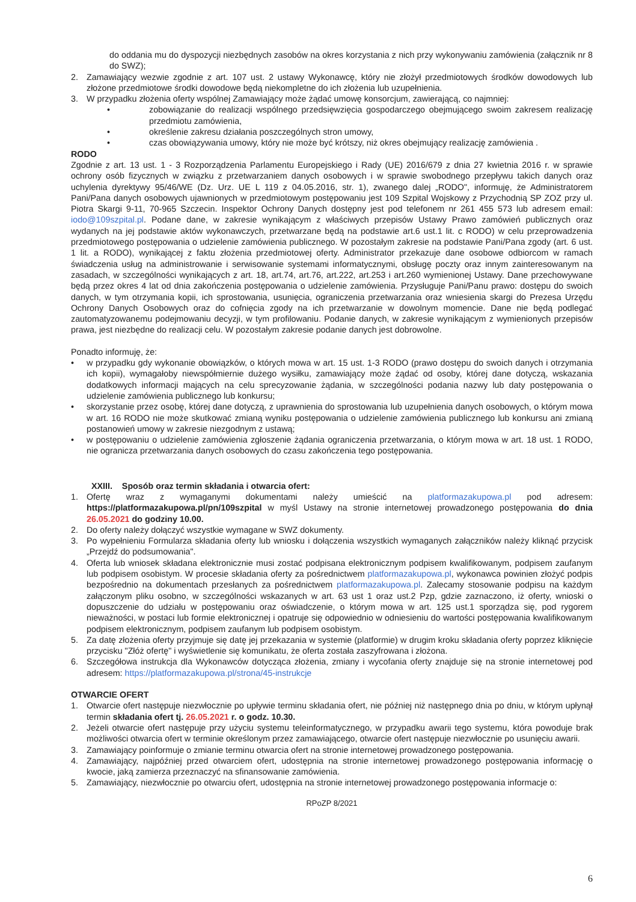do oddania mu do dyspozycji niezbędnych zasobów na okres korzystania z nich przy wykonywaniu zamówienia (załącznik nr 8 do SWZ);
2. Zamawiający wezwie zgodnie z art. 107 ust. 2 ustawy Wykonawcę, który nie złożył przedmiotowych środków dowodowych lub złożone przedmiotowe środki dowodowe będą niekompletne do ich złożenia lub uzupełnienia.
3. W przypadku złożenia oferty wspólnej Zamawiający może żądać umowę konsorcjum, zawierającą, co najmniej:
• zobowiązanie do realizacji wspólnego przedsięwzięcia gospodarczego obejmującego swoim zakresem realizację przedmiotu zamówienia,
• określenie zakresu działania poszczególnych stron umowy,
• czas obowiązywania umowy, który nie może być krótszy, niż okres obejmujący realizację zamówienia .
RODO
Zgodnie z art. 13 ust. 1 - 3 Rozporządzenia Parlamentu Europejskiego i Rady (UE) 2016/679 z dnia 27 kwietnia 2016 r. w sprawie ochrony osób fizycznych w związku z przetwarzaniem danych osobowych i w sprawie swobodnego przepływu takich danych oraz uchylenia dyrektywy 95/46/WE (Dz. Urz. UE L 119 z 04.05.2016, str. 1), zwanego dalej „RODO", informuję, że Administratorem Pani/Pana danych osobowych ujawnionych w przedmiotowym postępowaniu jest 109 Szpital Wojskowy z Przychodnią SP ZOZ przy ul. Piotra Skargi 9-11, 70-965 Szczecin. Inspektor Ochrony Danych dostępny jest pod telefonem nr 261 455 573 lub adresem email: iodo@109szpital.pl. Podane dane, w zakresie wynikającym z właściwych przepisów Ustawy Prawo zamówień publicznych oraz wydanych na jej podstawie aktów wykonawczych, przetwarzane będą na podstawie art.6 ust.1 lit. c RODO) w celu przeprowadzenia przedmiotowego postępowania o udzielenie zamówienia publicznego. W pozostałym zakresie na podstawie Pani/Pana zgody (art. 6 ust. 1 lit. a RODO), wynikającej z faktu złożenia przedmiotowej oferty. Administrator przekazuje dane osobowe odbiorcom w ramach świadczenia usług na administrowanie i serwisowanie systemami informatycznymi, obsługę poczty oraz innym zainteresowanym na zasadach, w szczególności wynikających z art. 18, art.74, art.76, art.222, art.253 i art.260 wymienionej Ustawy. Dane przechowywane będą przez okres 4 lat od dnia zakończenia postępowania o udzielenie zamówienia. Przysługuje Pani/Panu prawo: dostępu do swoich danych, w tym otrzymania kopii, ich sprostowania, usunięcia, ograniczenia przetwarzania oraz wniesienia skargi do Prezesa Urzędu Ochrony Danych Osobowych oraz do cofnięcia zgody na ich przetwarzanie w dowolnym momencie. Dane nie będą podlegać zautomatyzowanemu podejmowaniu decyzji, w tym profilowaniu. Podanie danych, w zakresie wynikającym z wymienionych przepisów prawa, jest niezbędne do realizacji celu. W pozostałym zakresie podanie danych jest dobrowolne.
Ponadto informuję, że:
• w przypadku gdy wykonanie obowiązków, o których mowa w art. 15 ust. 1-3 RODO (prawo dostępu do swoich danych i otrzymania ich kopii), wymagałoby niewspółmiernie dużego wysiłku, zamawiający może żądać od osoby, której dane dotyczą, wskazania dodatkowych informacji mających na celu sprecyzowanie żądania, w szczególności podania nazwy lub daty postępowania o udzielenie zamówienia publicznego lub konkursu;
• skorzystanie przez osobę, której dane dotyczą, z uprawnienia do sprostowania lub uzupełnienia danych osobowych, o którym mowa w art. 16 RODO nie może skutkować zmianą wyniku postępowania o udzielenie zamówienia publicznego lub konkursu ani zmianą postanowień umowy w zakresie niezgodnym z ustawą;
• w postępowaniu o udzielenie zamówienia zgłoszenie żądania ograniczenia przetwarzania, o którym mowa w art. 18 ust. 1 RODO, nie ogranicza przetwarzania danych osobowych do czasu zakończenia tego postępowania.
XXIII. Sposób oraz termin składania i otwarcia ofert:
1. Ofertę wraz z wymaganymi dokumentami należy umieścić na platformazakupowa.pl pod adresem: https://platformazakupowa.pl/pn/109szpital w myśl Ustawy na stronie internetowej prowadzonego postępowania do dnia 26.05.2021 do godziny 10.00.
2. Do oferty należy dołączyć wszystkie wymagane w SWZ dokumenty.
3. Po wypełnieniu Formularza składania oferty lub wniosku i dołączenia wszystkich wymaganych załączników należy kliknąć przycisk „Przejdź do podsumowania".
4. Oferta lub wniosek składana elektronicznie musi zostać podpisana elektronicznym podpisem kwalifikowanym, podpisem zaufanym lub podpisem osobistym. W procesie składania oferty za pośrednictwem platformazakupowa.pl, wykonawca powinien złożyć podpis bezpośrednio na dokumentach przesłanych za pośrednictwem platformazakupowa.pl. Zalecamy stosowanie podpisu na każdym załączonym pliku osobno, w szczególności wskazanych w art. 63 ust 1 oraz ust.2 Pzp, gdzie zaznaczono, iż oferty, wnioski o dopuszczenie do udziału w postępowaniu oraz oświadczenie, o którym mowa w art. 125 ust.1 sporządza się, pod rygorem nieważności, w postaci lub formie elektronicznej i opatruje się odpowiednio w odniesieniu do wartości postępowania kwalifikowanym podpisem elektronicznym, podpisem zaufanym lub podpisem osobistym.
5. Za datę złożenia oferty przyjmuje się datę jej przekazania w systemie (platformie) w drugim kroku składania oferty poprzez kliknięcie przycisku "Złóż ofertę" i wyświetlenie się komunikatu, że oferta została zaszyfrowana i złożona.
6. Szczegółowa instrukcja dla Wykonawców dotycząca złożenia, zmiany i wycofania oferty znajduje się na stronie internetowej pod adresem: https://platformazakupowa.pl/strona/45-instrukcje
OTWARCIE OFERT
1. Otwarcie ofert następuje niezwłocznie po upływie terminu składania ofert, nie później niż następnego dnia po dniu, w którym upłynął termin składania ofert tj. 26.05.2021 r. o godz. 10.30.
2. Jeżeli otwarcie ofert następuje przy użyciu systemu teleinformatycznego, w przypadku awarii tego systemu, która powoduje brak możliwości otwarcia ofert w terminie określonym przez zamawiającego, otwarcie ofert następuje niezwłocznie po usunięciu awarii.
3. Zamawiający poinformuje o zmianie terminu otwarcia ofert na stronie internetowej prowadzonego postępowania.
4. Zamawiający, najpóźniej przed otwarciem ofert, udostępnia na stronie internetowej prowadzonego postępowania informację o kwocie, jaką zamierza przeznaczyć na sfinansowanie zamówienia.
5. Zamawiający, niezwłocznie po otwarciu ofert, udostępnia na stronie internetowej prowadzonego postępowania informacje o:
RPoZP 8/2021
6